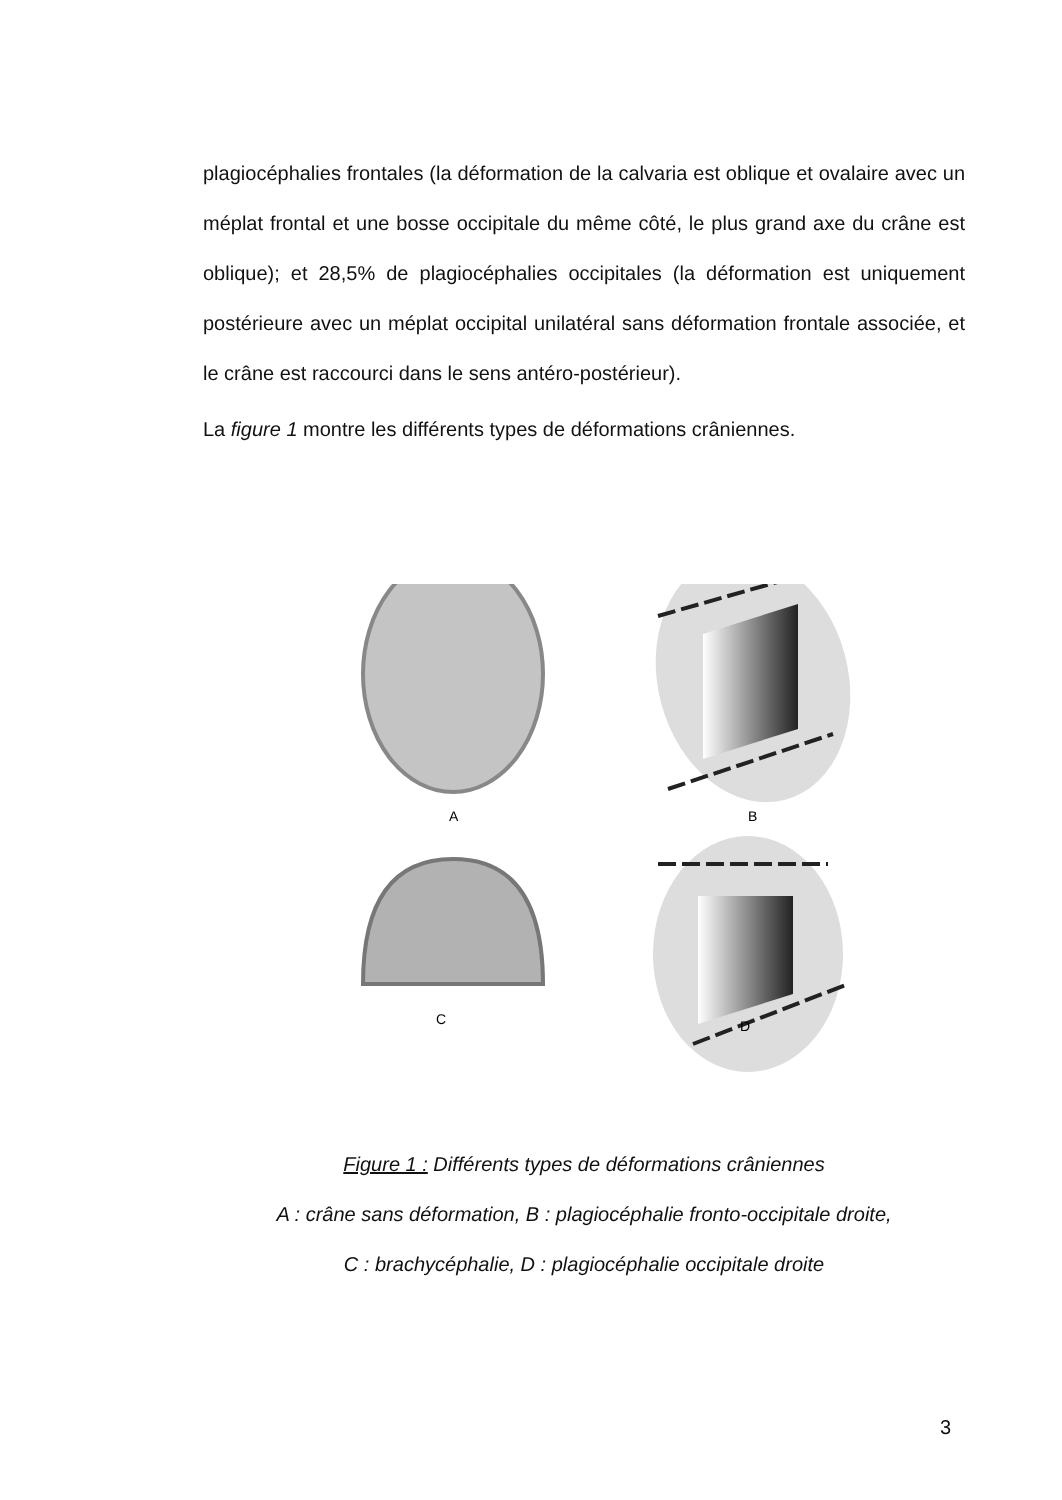plagiocéphalies frontales (la déformation de la calvaria est oblique et ovalaire avec un méplat frontal et une bosse occipitale du même côté, le plus grand axe du crâne est oblique); et 28,5% de plagiocéphalies occipitales (la déformation est uniquement postérieure avec un méplat occipital unilatéral sans déformation frontale associée, et le crâne est raccourci dans le sens antéro-postérieur).
La figure 1 montre les différents types de déformations crâniennes.
A
B
C
D
Figure 1 : Différents types de déformations crâniennes
A : crâne sans déformation, B : plagiocéphalie fronto-occipitale droite,
C : brachycéphalie, D : plagiocéphalie occipitale droite
3